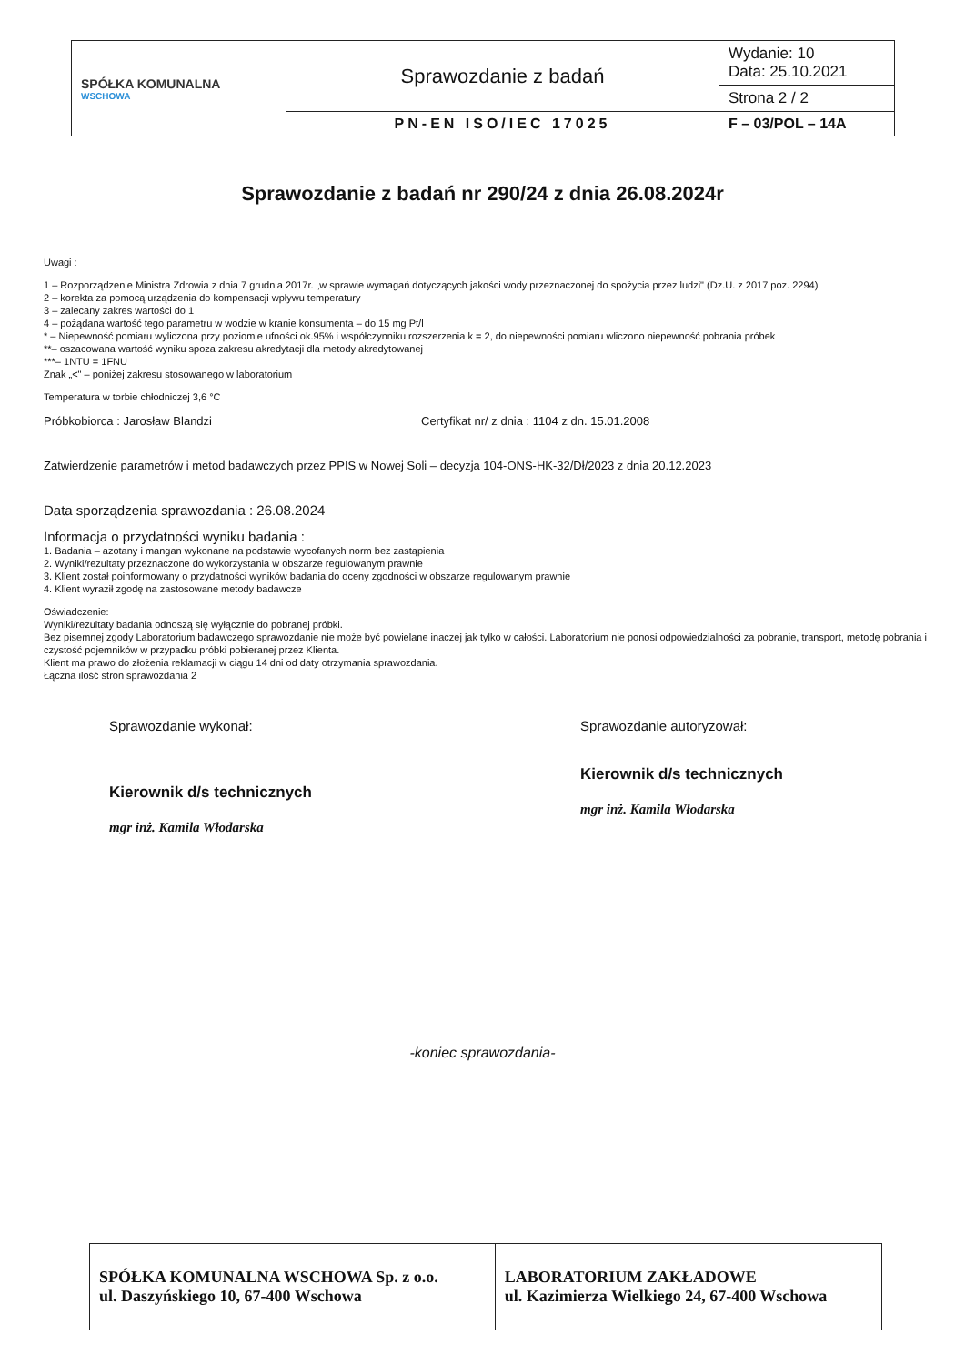| SPÓŁKA KOMUNALNA WSCHOWA | Sprawozdanie z badań | Wydanie: 10 Data: 25.10.2021 |
| | | Strona 2 / 2 |
| | PN-EN ISO/IEC 17025 | F – 03/POL – 14A |
Sprawozdanie z badań nr 290/24 z dnia 26.08.2024r
Uwagi :
1 – Rozporządzenie Ministra Zdrowia z dnia 7 grudnia 2017r. „w sprawie wymagań dotyczących jakości wody przeznaczonej do spożycia przez ludzi" (Dz.U. z 2017 poz. 2294)
2 – korekta za pomocą urządzenia do kompensacji wpływu temperatury
3 – zalecany zakres wartości do 1
4 – pożądana wartość tego parametru w wodzie w kranie konsumenta – do 15 mg Pt/l
* – Niepewność pomiaru wyliczona przy poziomie ufności ok.95% i współczynniku rozszerzenia k = 2, do niepewności pomiaru wliczono niepewność pobrania próbek
**– oszacowana wartość wyniku spoza zakresu akredytacji dla metody akredytowanej
***– 1NTU = 1FNU
Znak „<" – poniżej zakresu stosowanego w laboratorium
Temperatura w torbie chłodniczej 3,6 °C
Próbkobiorca : Jarosław Blandzi Certyfikat nr/ z dnia : 1104 z dn. 15.01.2008
Zatwierdzenie parametrów i metod badawczych przez PPIS w Nowej Soli – decyzja 104-ONS-HK-32/Dł/2023 z dnia 20.12.2023
Data sporządzenia sprawozdania : 26.08.2024
Informacja o przydatności wyniku badania :
1. Badania – azotany i mangan wykonane na podstawie wycofanych norm bez zastąpienia
2. Wyniki/rezultaty przeznaczone do wykorzystania w obszarze regulowanym prawnie
3. Klient został poinformowany o przydatności wyników badania do oceny zgodności w obszarze regulowanym prawnie
4. Klient wyraził zgodę na zastosowane metody badawcze
Oświadczenie:
Wyniki/rezultaty badania odnoszą się wyłącznie do pobranej próbki.
Bez pisemnej zgody Laboratorium badawczego sprawozdanie nie może być powielane inaczej jak tylko w całości. Laboratorium nie ponosi odpowiedzialności za pobranie, transport, metodę pobrania i czystość pojemników w przypadku próbki pobieranej przez Klienta.
Klient ma prawo do złożenia reklamacji w ciągu 14 dni od daty otrzymania sprawozdania.
Łączna ilość stron sprawozdania 2
Sprawozdanie wykonał:
Kierownik d/s technicznych
mgr inż. Kamila Włodarska
Sprawozdanie autoryzował:
Kierownik d/s technicznych
mgr inż. Kamila Włodarska
-koniec sprawozdania-
| SPÓŁKA KOMUNALNA WSCHOWA Sp. z o.o. ul. Daszyńskiego 10, 67-400 Wschowa | LABORATORIUM ZAKŁADOWE ul. Kazimierza Wielkiego 24, 67-400 Wschowa |